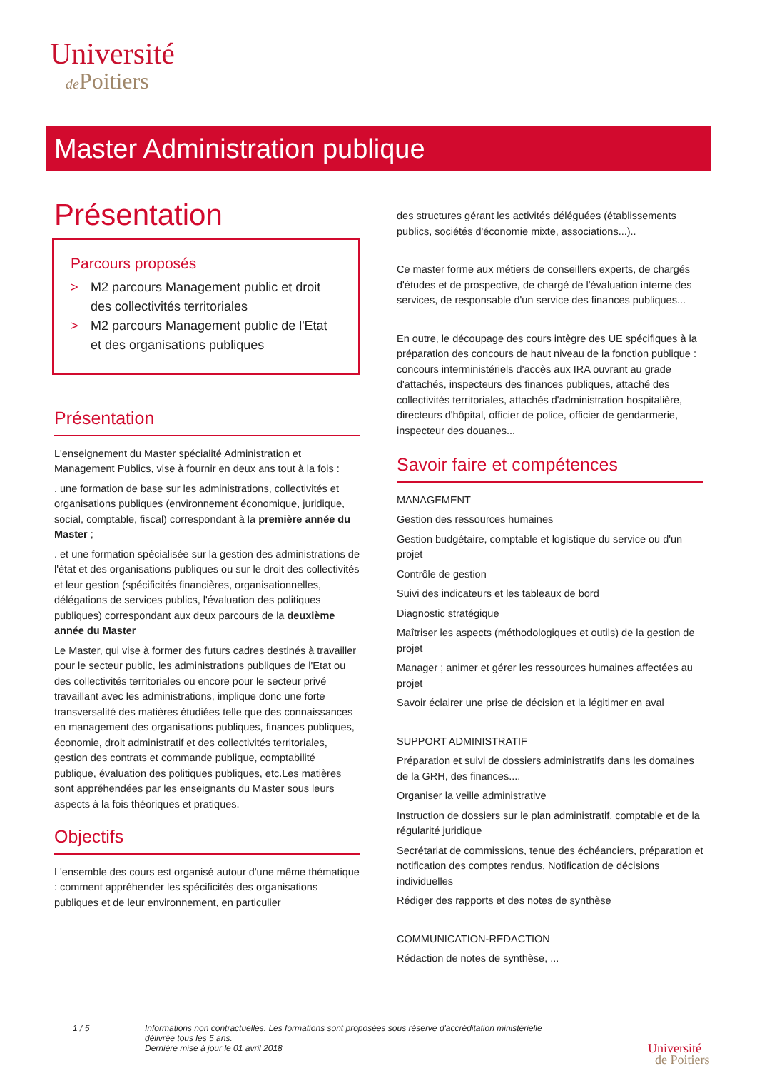Université
de Poitiers
Master Administration publique
Présentation
Parcours proposés
> M2 parcours Management public et droit des collectivités territoriales
> M2 parcours Management public de l'Etat et des organisations publiques
Présentation
L'enseignement du Master spécialité Administration et Management Publics, vise à fournir en deux ans tout à la fois :
. une formation de base sur les administrations, collectivités et organisations publiques (environnement économique, juridique, social, comptable, fiscal) correspondant à la première année du Master ;
. et une formation spécialisée sur la gestion des administrations de l'état et des organisations publiques ou sur le droit des collectivités et leur gestion (spécificités financières, organisationnelles, délégations de services publics, l'évaluation des politiques publiques) correspondant aux deux parcours de la deuxième année du Master
Le Master, qui vise à former des futurs cadres destinés à travailler pour le secteur public, les administrations publiques de l'Etat ou des collectivités territoriales ou encore pour le secteur privé travaillant avec les administrations, implique donc une forte transversalité des matières étudiées telle que des connaissances en management des organisations publiques, finances publiques, économie, droit administratif et des collectivités territoriales, gestion des contrats et commande publique, comptabilité publique, évaluation des politiques publiques, etc.Les matières sont appréhendées par les enseignants du Master sous leurs aspects à la fois théoriques et pratiques.
Objectifs
L'ensemble des cours est organisé autour d'une même thématique : comment appréhender les spécificités des organisations publiques et de leur environnement, en particulier
des structures gérant les activités déléguées (établissements publics, sociétés d'économie mixte, associations...)..
Ce master forme aux métiers de conseillers experts, de chargés d'études et de prospective, de chargé de l'évaluation interne des services, de responsable d'un service des finances publiques...
En outre, le découpage des cours intègre des UE spécifiques à la préparation des concours de haut niveau de la fonction publique : concours interministériels d'accès aux IRA ouvrant au grade d'attachés, inspecteurs des finances publiques, attaché des collectivités territoriales, attachés d'administration hospitalière, directeurs d'hôpital, officier de police, officier de gendarmerie, inspecteur des douanes...
Savoir faire et compétences
MANAGEMENT
Gestion des ressources humaines
Gestion budgétaire, comptable et logistique du service ou d'un projet
Contrôle de gestion
Suivi des indicateurs et les tableaux de bord
Diagnostic stratégique
Maîtriser les aspects (méthodologiques et outils) de la gestion de projet
Manager ; animer et gérer les ressources humaines affectées au projet
Savoir éclairer une prise de décision et la légitimer en aval
SUPPORT ADMINISTRATIF
Préparation et suivi de dossiers administratifs dans les domaines de la GRH, des finances....
Organiser la veille administrative
Instruction de dossiers sur le plan administratif, comptable et de la régularité juridique
Secrétariat de commissions, tenue des échéanciers, préparation et notification des comptes rendus, Notification de décisions individuelles
Rédiger des rapports et des notes de synthèse
COMMUNICATION-REDACTION
Rédaction de notes de synthèse, ...
1 / 5
Informations non contractuelles. Les formations sont proposées sous réserve d'accréditation ministérielle délivrée tous les 5 ans.
Dernière mise à jour le 01 avril 2018
Université
de Poitiers